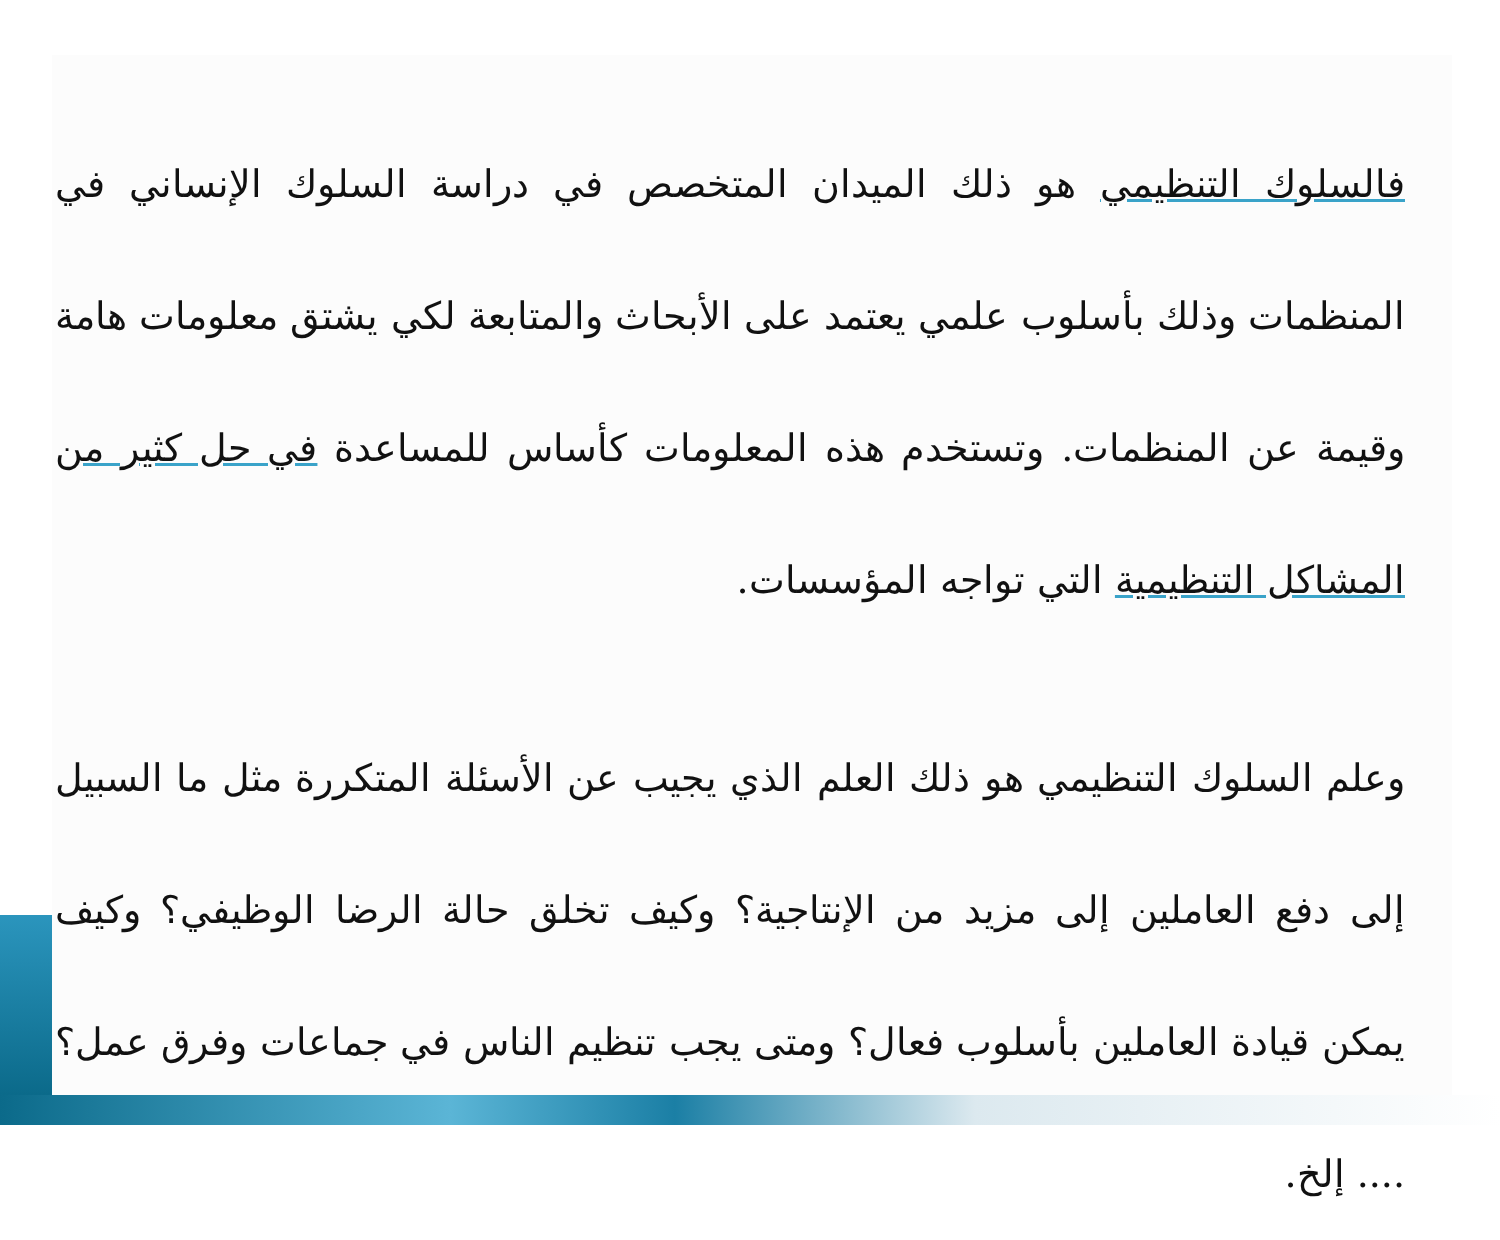فالسلوك التنظيمي هو ذلك الميدان المتخصص في دراسة السلوك الإنساني في المنظمات وذلك بأسلوب علمي يعتمد على الأبحاث والمتابعة لكي يشتق معلومات هامة وقيمة عن المنظمات. وتستخدم هذه المعلومات كأساس للمساعدة في حل كثير من المشاكل التنظيمية التي تواجه المؤسسات.
وعلم السلوك التنظيمي هو ذلك العلم الذي يجيب عن الأسئلة المتكررة مثل ما السبيل إلى دفع العاملين إلى مزيد من الإنتاجية؟ وكيف تخلق حالة الرضا الوظيفي؟ وكيف يمكن قيادة العاملين بأسلوب فعال؟ ومتى يجب تنظيم الناس في جماعات وفرق عمل؟ .... إلخ.